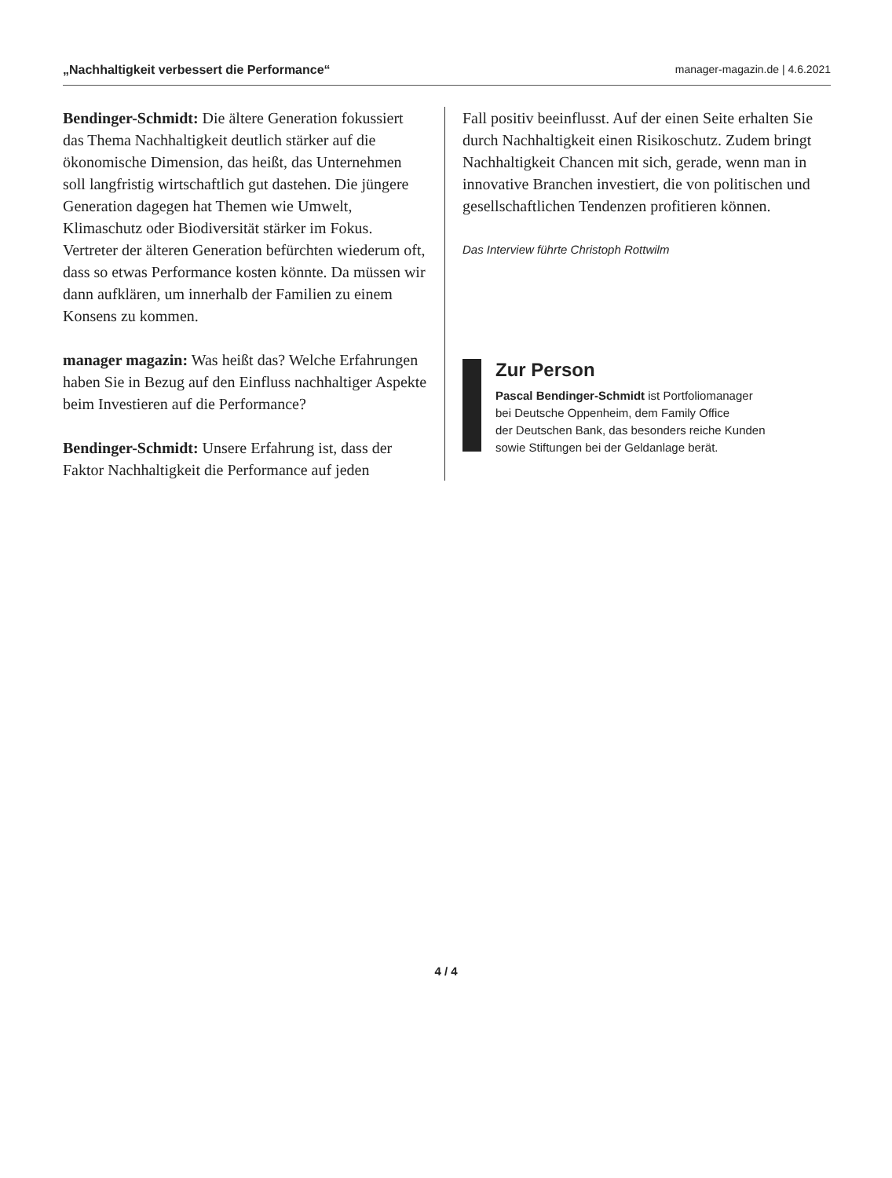„Nachhaltigkeit verbessert die Performance“ manager-magazin.de | 4.6.2021
Bendinger-Schmidt: Die ältere Generation fokussiert das Thema Nachhaltigkeit deutlich stärker auf die ökonomische Dimension, das heißt, das Unternehmen soll langfristig wirtschaftlich gut dastehen. Die jüngere Generation dagegen hat Themen wie Umwelt, Klimaschutz oder Biodiversität stärker im Fokus. Vertreter der älteren Generation befürchten wiederum oft, dass so etwas Performance kosten könnte. Da müssen wir dann aufklären, um innerhalb der Familien zu einem Konsens zu kommen.
manager magazin: Was heißt das? Welche Erfahrungen haben Sie in Bezug auf den Einfluss nachhaltiger Aspekte beim Investieren auf die Performance?
Bendinger-Schmidt: Unsere Erfahrung ist, dass der Faktor Nachhaltigkeit die Performance auf jeden
Fall positiv beeinflusst. Auf der einen Seite erhalten Sie durch Nachhaltigkeit einen Risikoschutz. Zudem bringt Nachhaltigkeit Chancen mit sich, gerade, wenn man in innovative Branchen investiert, die von politischen und gesellschaftlichen Tendenzen profitieren können.
Das Interview führte Christoph Rottwilm
Zur Person
Pascal Bendinger-Schmidt ist Portfoliomanager
bei Deutsche Oppenheim, dem Family Office
der Deutschen Bank, das besonders reiche Kunden
sowie Stiftungen bei der Geldanlage berät.
4 / 4